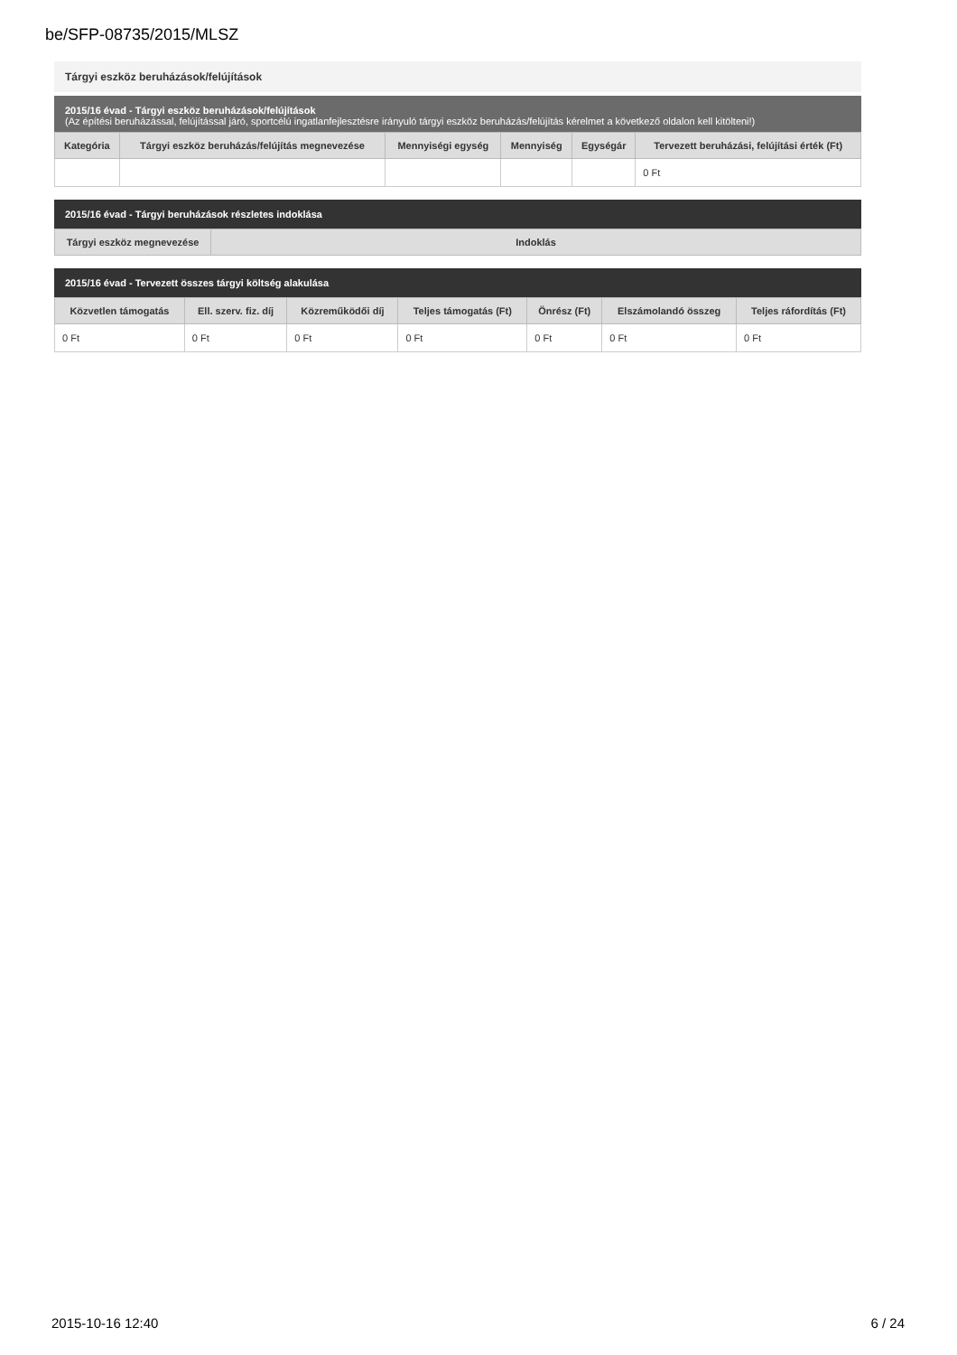be/SFP-08735/2015/MLSZ
Tárgyi eszköz beruházások/felújítások
2015/16 évad - Tárgyi eszköz beruházások/felújítások
(Az építési beruházással, felújítással járó, sportcélú ingatlanfejlesztésre irányuló tárgyi eszköz beruházás/felújítás kérelmet a következő oldalon kell kitölteni!)
| Kategória | Tárgyi eszköz beruházás/felújítás megnevezése | Mennyiségi egység | Mennyiség | Egységár | Tervezett beruházási, felújítási érték (Ft) |
| --- | --- | --- | --- | --- | --- |
| | | | | | 0 Ft |
2015/16 évad - Tárgyi beruházások részletes indoklása
| Tárgyi eszköz megnevezése | Indoklás |
| --- | --- |
2015/16 évad - Tervezett összes tárgyi költség alakulása
| Közvetlen támogatás | Ell. szerv. fiz. díj | Közreműködői díj | Teljes támogatás (Ft) | Önrész (Ft) | Elszámolandó összeg | Teljes ráfordítás (Ft) |
| --- | --- | --- | --- | --- | --- | --- |
| 0 Ft | 0 Ft | 0 Ft | 0 Ft | 0 Ft | 0 Ft | 0 Ft |
2015-10-16 12:40 6 / 24